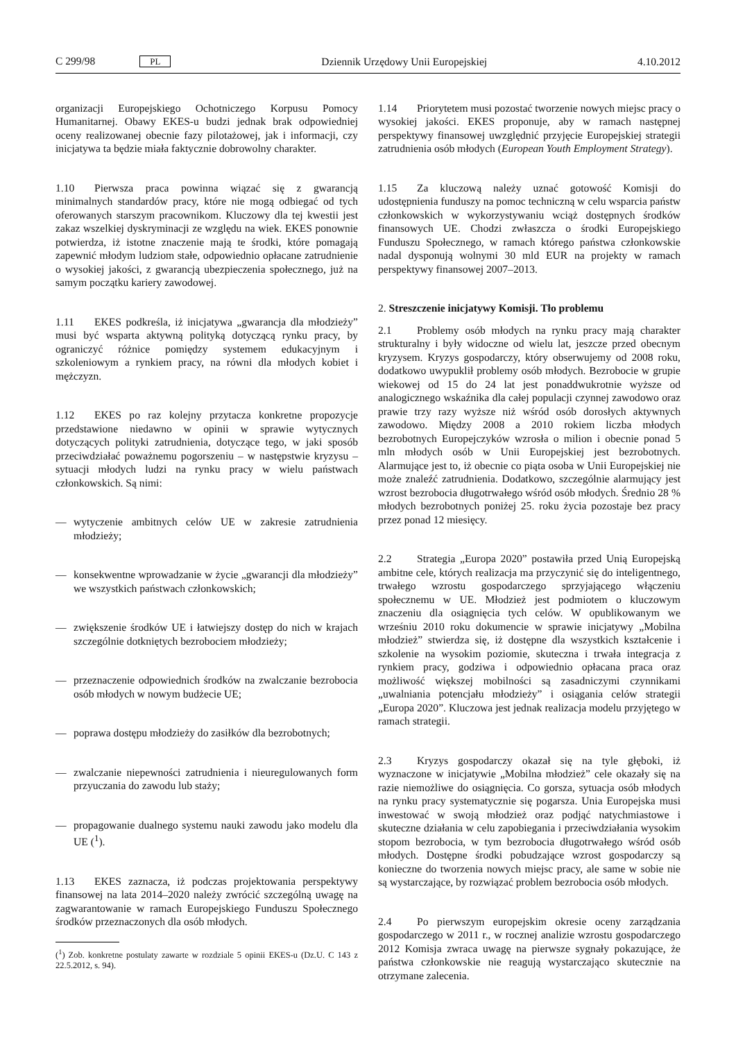C 299/98 PL Dziennik Urzędowy Unii Europejskiej 4.10.2012
organizacji Europejskiego Ochotniczego Korpusu Pomocy Humanitarnej. Obawy EKES-u budzi jednak brak odpowiedniej oceny realizowanej obecnie fazy pilotażowej, jak i informacji, czy inicjatywa ta będzie miała faktycznie dobrowolny charakter.
1.10 Pierwsza praca powinna wiązać się z gwarancją minimalnych standardów pracy, które nie mogą odbiegać od tych oferowanych starszym pracownikom. Kluczowy dla tej kwestii jest zakaz wszelkiej dyskryminacji ze względu na wiek. EKES ponownie potwierdza, iż istotne znaczenie mają te środki, które pomagają zapewnić młodym ludziom stałe, odpowiednio opłacane zatrudnienie o wysokiej jakości, z gwarancją ubezpieczenia społecznego, już na samym początku kariery zawodowej.
1.11 EKES podkreśla, iż inicjatywa „gwarancja dla młodzieży” musi być wsparta aktywną polityką dotyczącą rynku pracy, by ograniczyć różnice pomiędzy systemem edukacyjnym i szkoleniowym a rynkiem pracy, na równi dla młodych kobiet i mężczyzn.
1.12 EKES po raz kolejny przytacza konkretne propozycje przedstawione niedawno w opinii w sprawie wytycznych dotyczących polityki zatrudnienia, dotyczące tego, w jaki sposób przeciwdziałać poważnemu pogorszeniu – w następstwie kryzysu – sytuacji młodych ludzi na rynku pracy w wielu państwach członkowskich. Są nimi:
— wytyczenie ambitnych celów UE w zakresie zatrudnienia młodzieży;
— konsekwentne wprowadzanie w życie „gwarancji dla młodzieży” we wszystkich państwach członkowskich;
— zwiększenie środków UE i łatwiejszy dostęp do nich w krajach szczególnie dotkniętych bezrobociem młodzieży;
— przeznaczenie odpowiednich środków na zwalczanie bezrobocia osób młodych w nowym budżecie UE;
— poprawa dostępu młodzieży do zasiłków dla bezrobotnych;
— zwalczanie niepewności zatrudnienia i nieuregulowanych form przyuczania do zawodu lub staży;
— propagowanie dualnego systemu nauki zawodu jako modelu dla UE (<sup>1</sup>).
1.13 EKES zaznacza, iż podczas projektowania perspektywy finansowej na lata 2014–2020 należy zwrócić szczególną uwagę na zagwarantowanie w ramach Europejskiego Funduszu Społecznego środków przeznaczonych dla osób młodych.
(<sup>1</sup>) Zob. konkretne postulaty zawarte w rozdziale 5 opinii EKES-u (Dz.U. C 143 z 22.5.2012, s. 94).
1.14 Priorytetem musi pozostać tworzenie nowych miejsc pracy o wysokiej jakości. EKES proponuje, aby w ramach następnej perspektywy finansowej uwzględnić przyjęcie Europejskiej strategii zatrudnienia osób młodych (European Youth Employment Strategy).
1.15 Za kluczową należy uznać gotowość Komisji do udostępnienia funduszy na pomoc techniczną w celu wsparcia państw członkowskich w wykorzystywaniu wciąż dostępnych środków finansowych UE. Chodzi zwłaszcza o środki Europejskiego Funduszu Społecznego, w ramach którego państwa członkowskie nadal dysponują wolnymi 30 mld EUR na projekty w ramach perspektywy finansowej 2007–2013.
2. Streszczenie inicjatywy Komisji. Tło problemu
2.1 Problemy osób młodych na rynku pracy mają charakter strukturalny i były widoczne od wielu lat, jeszcze przed obecnym kryzysem. Kryzys gospodarczy, który obserwujemy od 2008 roku, dodatkowo uwypuklił problemy osób młodych. Bezrobocie w grupie wiekowej od 15 do 24 lat jest ponaddwukrotnie wyższe od analogicznego wskaźnika dla całej populacji czynnej zawodowo oraz prawie trzy razy wyższe niż wśród osób dorosłych aktywnych zawodowo. Między 2008 a 2010 rokiem liczba młodych bezrobotnych Europejczyków wzrosła o milion i obecnie ponad 5 mln młodych osób w Unii Europejskiej jest bezrobotnych. Alarmujące jest to, iż obecnie co piąta osoba w Unii Europejskiej nie może znaleźć zatrudnienia. Dodatkowo, szczególnie alarmujący jest wzrost bezrobocia długotrwałego wśród osób młodych. Średnio 28 % młodych bezrobotnych poniżej 25. roku życia pozostaje bez pracy przez ponad 12 miesięcy.
2.2 Strategia „Europa 2020” postawiła przed Unią Europejską ambitne cele, których realizacja ma przyczynić się do inteligentnego, trwałego wzrostu gospodarczego sprzyjającego włączeniu społecznemu w UE. Młodzież jest podmiotem o kluczowym znaczeniu dla osiągnięcia tych celów. W opublikowanym we wrześniu 2010 roku dokumencie w sprawie inicjatywy „Mobilna młodzież” stwierdza się, iż dostępne dla wszystkich kształcenie i szkolenie na wysokim poziomie, skuteczna i trwała integracja z rynkiem pracy, godziwa i odpowiednio opłacana praca oraz możliwość większej mobilności są zasadniczymi czynnikami „uwalniania potencjału młodzieży” i osiągania celów strategii „Europa 2020”. Kluczowa jest jednak realizacja modelu przyjętego w ramach strategii.
2.3 Kryzys gospodarczy okazał się na tyle głęboki, iż wyznaczone w inicjatywie „Mobilna młodzież” cele okazały się na razie niemożliwe do osiągnięcia. Co gorsza, sytuacja osób młodych na rynku pracy systematycznie się pogarsza. Unia Europejska musi inwestować w swoją młodzież oraz podjąć natychmiastowe i skuteczne działania w celu zapobiegania i przeciwdziałania wysokim stopom bezrobocia, w tym bezrobocia długotrwałego wśród osób młodych. Dostępne środki pobudzające wzrost gospodarczy są konieczne do tworzenia nowych miejsc pracy, ale same w sobie nie są wystarczające, by rozwiązać problem bezrobocia osób młodych.
2.4 Po pierwszym europejskim okresie oceny zarządzania gospodarczego w 2011 r., w rocznej analizie wzrostu gospodarczego 2012 Komisja zwraca uwagę na pierwsze sygnały pokazujące, że państwa członkowskie nie reagują wystarczająco skutecznie na otrzymane zalecenia.